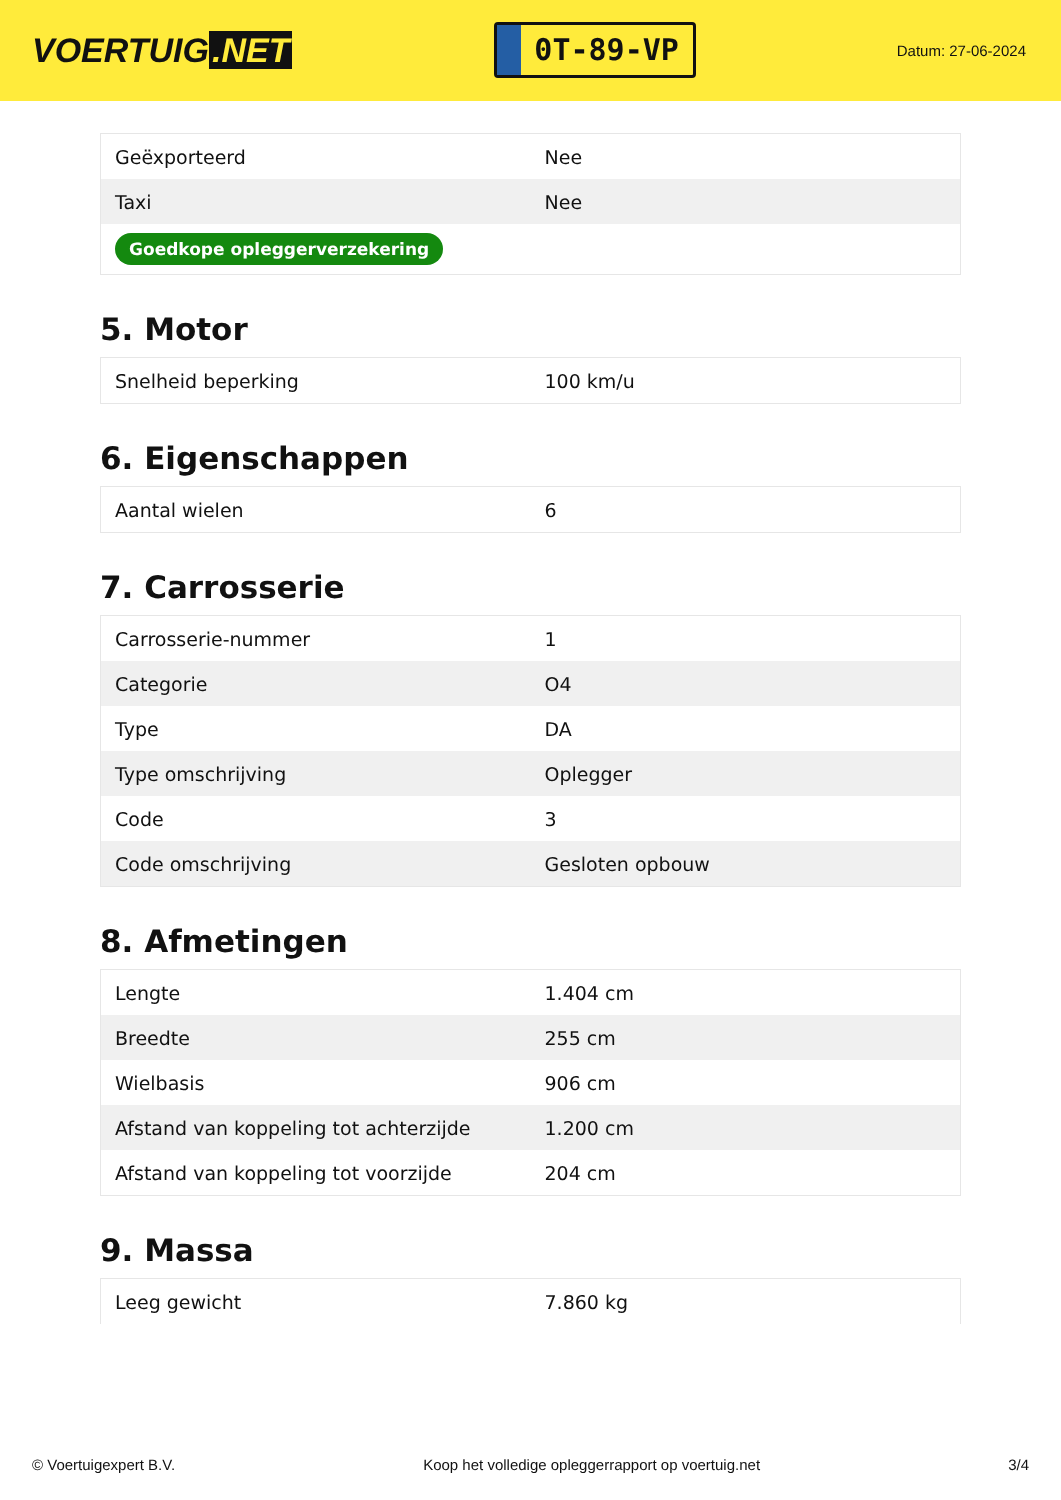VOERTUIG.NET
0T-89-VP
Datum: 27-06-2024
| Geëxporteerd | Nee |
| Taxi | Nee |
| Goedkope opleggerverzekering | |
5. Motor
| Snelheid beperking | 100 km/u |
6. Eigenschappen
| Aantal wielen | 6 |
7. Carrosserie
| Carrosserie-nummer | 1 |
| Categorie | O4 |
| Type | DA |
| Type omschrijving | Oplegger |
| Code | 3 |
| Code omschrijving | Gesloten opbouw |
8. Afmetingen
| Lengte | 1.404 cm |
| Breedte | 255 cm |
| Wielbasis | 906 cm |
| Afstand van koppeling tot achterzijde | 1.200 cm |
| Afstand van koppeling tot voorzijde | 204 cm |
9. Massa
| Leeg gewicht | 7.860 kg |
© Voertuigexpert B.V. Koop het volledige opleggerrapport op voertuig.net 3/4